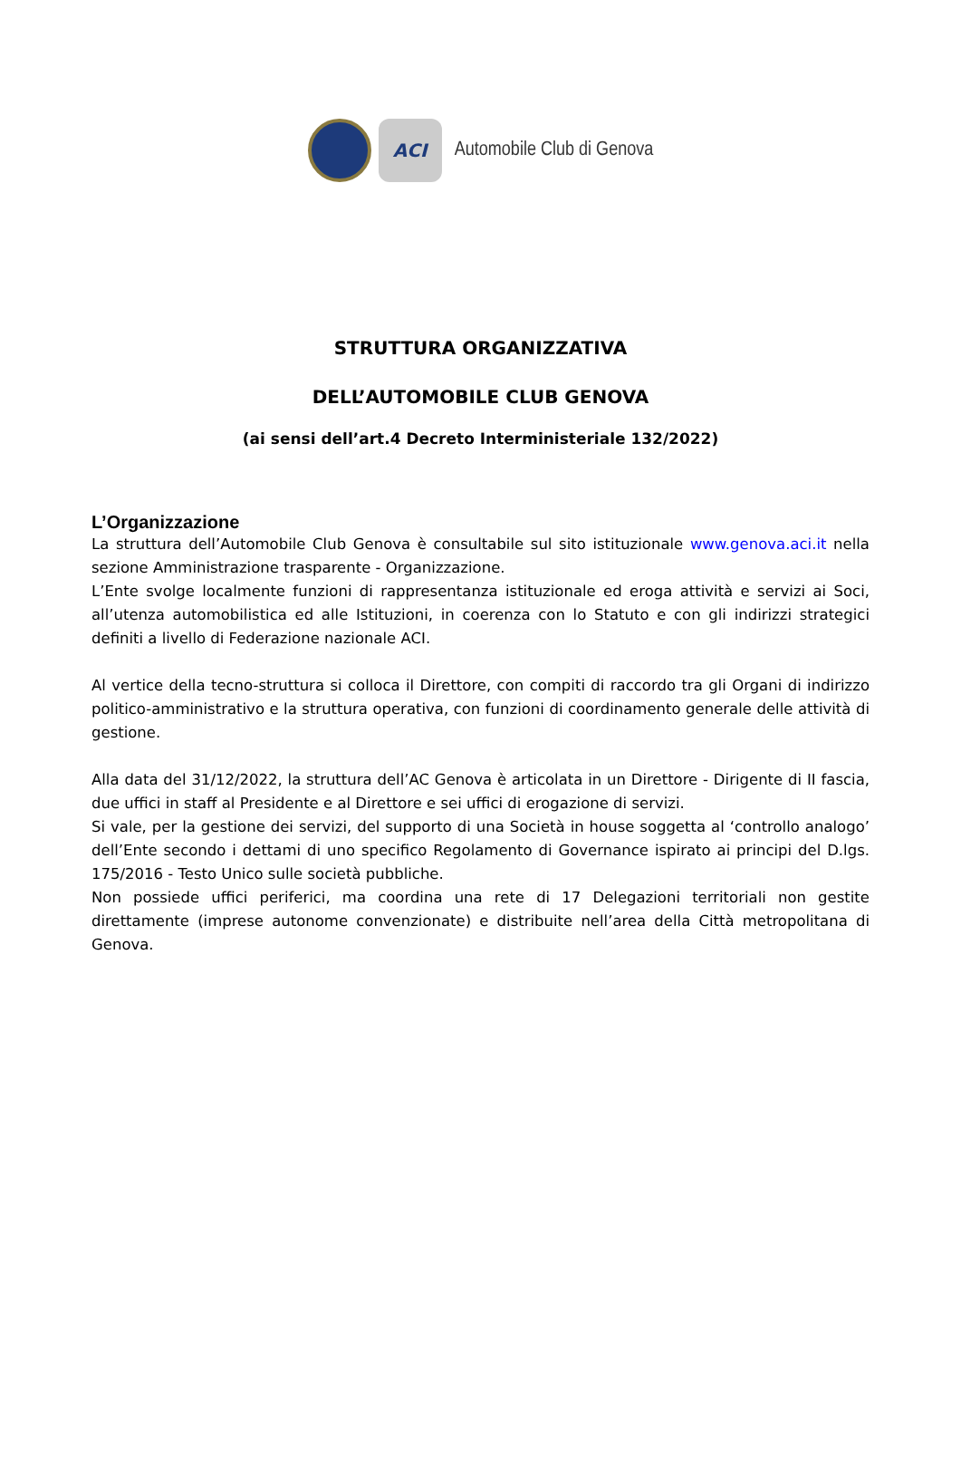ACI
Automobile Club di Genova
STRUTTURA ORGANIZZATIVA
DELL’AUTOMOBILE CLUB GENOVA
(ai sensi dell’art.4 Decreto Interministeriale 132/2022)
L’Organizzazione
La struttura dell’Automobile Club Genova è consultabile sul sito istituzionale www.genova.aci.it nella sezione Amministrazione trasparente - Organizzazione.
L’Ente svolge localmente funzioni di rappresentanza istituzionale ed eroga attività e servizi ai Soci, all’utenza automobilistica ed alle Istituzioni, in coerenza con lo Statuto e con gli indirizzi strategici definiti a livello di Federazione nazionale ACI.
Al vertice della tecno-struttura si colloca il Direttore, con compiti di raccordo tra gli Organi di indirizzo politico-amministrativo e la struttura operativa, con funzioni di coordinamento generale delle attività di gestione.
Alla data del 31/12/2022, la struttura dell’AC Genova è articolata in un Direttore - Dirigente di II fascia, due uffici in staff al Presidente e al Direttore e sei uffici di erogazione di servizi.
Si vale, per la gestione dei servizi, del supporto di una Società in house soggetta al ‘controllo analogo’ dell’Ente secondo i dettami di uno specifico Regolamento di Governance ispirato ai principi del D.lgs. 175/2016 - Testo Unico sulle società pubbliche.
Non possiede uffici periferici, ma coordina una rete di 17 Delegazioni territoriali non gestite direttamente (imprese autonome convenzionate) e distribuite nell’area della Città metropolitana di Genova.